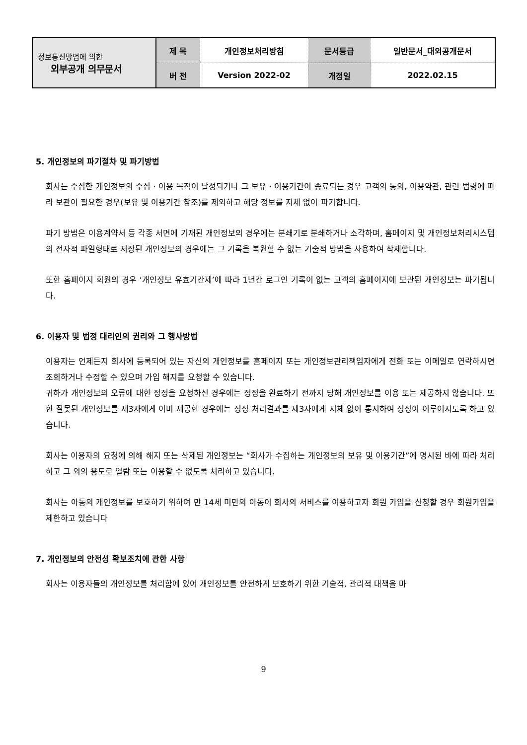| 정보통신망법에 의한 외부공개 의무문서 | 제 목 | 개인정보처리방침 | 문서등급 | 일반문서_대외공개문서 |
| | 버 전 | Version 2022-02 | 개정일 | 2022.02.15 |
5. 개인정보의 파기절차 및 파기방법
회사는 수집한 개인정보의 수집 · 이용 목적이 달성되거나 그 보유 · 이용기간이 종료되는 경우 고객의 동의, 이용약관, 관련 법령에 따라 보관이 필요한 경우(보유 및 이용기간 참조)를 제외하고 해당 정보를 지체 없이 파기합니다.
파기 방법은 이용계약서 등 각종 서면에 기재된 개인정보의 경우에는 분쇄기로 분쇄하거나 소각하며, 홈페이지 및 개인정보처리시스템의 전자적 파일형태로 저장된 개인정보의 경우에는 그 기록을 복원할 수 없는 기술적 방법을 사용하여 삭제합니다.
또한 홈페이지 회원의 경우 ‘개인정보 유효기간제’에 따라 1년간 로그인 기록이 없는 고객의 홈페이지에 보관된 개인정보는 파기됩니다.
6. 이용자 및 법정 대리인의 권리와 그 행사방법
이용자는 언제든지 회사에 등록되어 있는 자신의 개인정보를 홈페이지 또는 개인정보관리책임자에게 전화 또는 이메일로 연락하시면 조회하거나 수정할 수 있으며 가입 해지를 요청할 수 있습니다.
귀하가 개인정보의 오류에 대한 정정을 요청하신 경우에는 정정을 완료하기 전까지 당해 개인정보를 이용 또는 제공하지 않습니다. 또한 잘못된 개인정보를 제3자에게 이미 제공한 경우에는 정정 처리결과를 제3자에게 지체 없이 통지하여 정정이 이루어지도록 하고 있습니다.
회사는 이용자의 요청에 의해 해지 또는 삭제된 개인정보는 “회사가 수집하는 개인정보의 보유 및 이용기간”에 명시된 바에 따라 처리하고 그 외의 용도로 열람 또는 이용할 수 없도록 처리하고 있습니다.
회사는 아동의 개인정보를 보호하기 위하여 만 14세 미만의 아동이 회사의 서비스를 이용하고자 회원 가입을 신청할 경우 회원가입을 제한하고 있습니다
7. 개인정보의 안전성 확보조치에 관한 사항
회사는 이용자들의 개인정보를 처리함에 있어 개인정보를 안전하게 보호하기 위한 기술적, 관리적 대책을 마
9